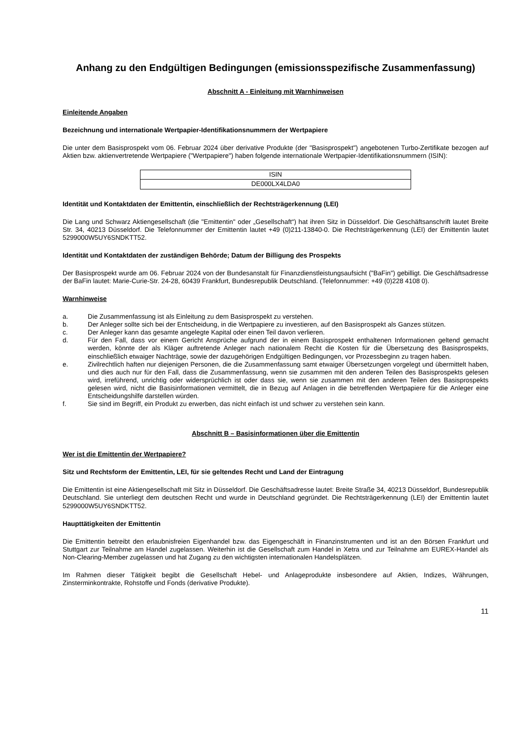Anhang zu den Endgültigen Bedingungen (emissionsspezifische Zusammenfassung)
Abschnitt A - Einleitung mit Warnhinweisen
Einleitende Angaben
Bezeichnung und internationale Wertpapier-Identifikationsnummern der Wertpapiere
Die unter dem Basisprospekt vom 06. Februar 2024 über derivative Produkte (der "Basisprospekt") angebotenen Turbo-Zertifikate bezogen auf Aktien bzw. aktienvertretende Wertpapiere ("Wertpapiere") haben folgende internationale Wertpapier-Identifikationsnummern (ISIN):
| ISIN |
| DE000LX4LDA0 |
Identität und Kontaktdaten der Emittentin, einschließlich der Rechtsträgerkennung (LEI)
Die Lang und Schwarz Aktiengesellschaft (die "Emittentin" oder „Gesellschaft“) hat ihren Sitz in Düsseldorf. Die Geschäftsanschrift lautet Breite Str. 34, 40213 Düsseldorf. Die Telefonnummer der Emittentin lautet +49 (0)211-13840-0. Die Rechtsträgerkennung (LEI) der Emittentin lautet 5299000W5UY6SNDKTT52.
Identität und Kontaktdaten der zuständigen Behörde; Datum der Billigung des Prospekts
Der Basisprospekt wurde am 06. Februar 2024 von der Bundesanstalt für Finanzdienstleistungsaufsicht ("BaFin") gebilligt. Die Geschäftsadresse der BaFin lautet: Marie-Curie-Str. 24-28, 60439 Frankfurt, Bundesrepublik Deutschland. (Telefonnummer: +49 (0)228 4108 0).
Warnhinweise
a. Die Zusammenfassung ist als Einleitung zu dem Basisprospekt zu verstehen.
b. Der Anleger sollte sich bei der Entscheidung, in die Wertpapiere zu investieren, auf den Basisprospekt als Ganzes stützen.
c. Der Anleger kann das gesamte angelegte Kapital oder einen Teil davon verlieren.
d. Für den Fall, dass vor einem Gericht Ansprüche aufgrund der in einem Basisprospekt enthaltenen Informationen geltend gemacht werden, könnte der als Kläger auftretende Anleger nach nationalem Recht die Kosten für die Übersetzung des Basisprospekts, einschließlich etwaiger Nachträge, sowie der dazugehörigen Endgültigen Bedingungen, vor Prozessbeginn zu tragen haben.
e. Zivilrechtlich haften nur diejenigen Personen, die die Zusammenfassung samt etwaiger Übersetzungen vorgelegt und übermittelt haben, und dies auch nur für den Fall, dass die Zusammenfassung, wenn sie zusammen mit den anderen Teilen des Basisprospekts gelesen wird, irreführend, unrichtig oder widersprüchlich ist oder dass sie, wenn sie zusammen mit den anderen Teilen des Basisprospekts gelesen wird, nicht die Basisinformationen vermittelt, die in Bezug auf Anlagen in die betreffenden Wertpapiere für die Anleger eine Entscheidungshilfe darstellen würden.
f. Sie sind im Begriff, ein Produkt zu erwerben, das nicht einfach ist und schwer zu verstehen sein kann.
Abschnitt B – Basisinformationen über die Emittentin
Wer ist die Emittentin der Wertpapiere?
Sitz und Rechtsform der Emittentin, LEI, für sie geltendes Recht und Land der Eintragung
Die Emittentin ist eine Aktiengesellschaft mit Sitz in Düsseldorf. Die Geschäftsadresse lautet: Breite Straße 34, 40213 Düsseldorf, Bundesrepublik Deutschland. Sie unterliegt dem deutschen Recht und wurde in Deutschland gegründet. Die Rechtsträgerkennung (LEI) der Emittentin lautet 5299000W5UY6SNDKTT52.
Haupttätigkeiten der Emittentin
Die Emittentin betreibt den erlaubnisfreien Eigenhandel bzw. das Eigengeschäft in Finanzinstrumenten und ist an den Börsen Frankfurt und Stuttgart zur Teilnahme am Handel zugelassen. Weiterhin ist die Gesellschaft zum Handel in Xetra und zur Teilnahme am EUREX-Handel als Non-Clearing-Member zugelassen und hat Zugang zu den wichtigsten internationalen Handelsplätzen.
Im Rahmen dieser Tätigkeit begibt die Gesellschaft Hebel- und Anlageprodukte insbesondere auf Aktien, Indizes, Währungen, Zinsterminkontrakte, Rohstoffe und Fonds (derivative Produkte).
11